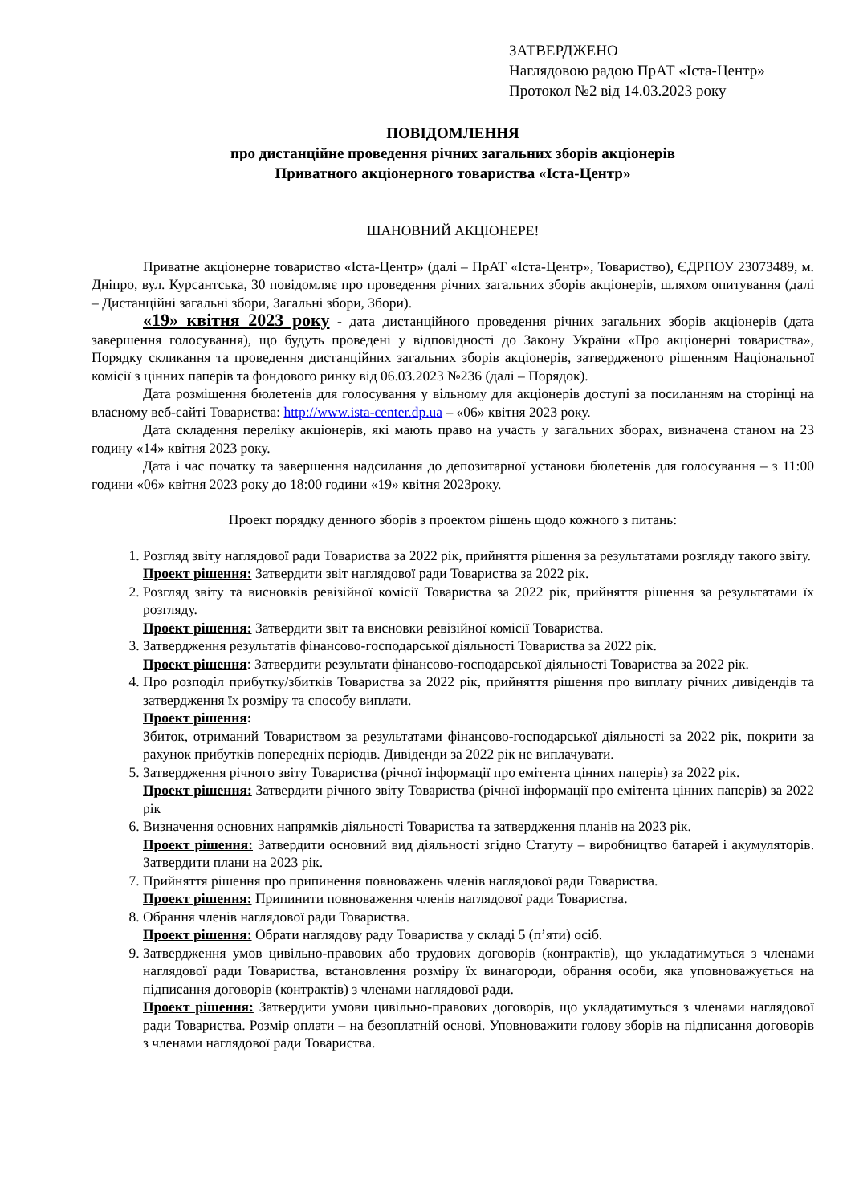ЗАТВЕРДЖЕНО
Наглядовою радою ПрАТ «Іста-Центр»
Протокол №2 від 14.03.2023 року
ПОВІДОМЛЕННЯ
про дистанційне проведення річних загальних зборів акціонерів
Приватного акціонерного товариства «Іста-Центр»
ШАНОВНИЙ АКЦІОНЕРЕ!
Приватне акціонерне товариство «Іста-Центр» (далі – ПрАТ «Іста-Центр», Товариство), ЄДРПОУ 23073489, м. Дніпро, вул. Курсантська, 30 повідомляє про проведення річних загальних зборів акціонерів, шляхом опитування (далі – Дистанційні загальні збори, Загальні збори, Збори).
«19» квітня 2023 року - дата дистанційного проведення річних загальних зборів акціонерів (дата завершення голосування), що будуть проведені у відповідності до Закону України «Про акціонерні товариства», Порядку скликання та проведення дистанційних загальних зборів акціонерів, затвердженого рішенням Національної комісії з цінних паперів та фондового ринку від 06.03.2023 №236 (далі – Порядок).
Дата розміщення бюлетенів для голосування у вільному для акціонерів доступі за посиланням на сторінці на власному веб-сайті Товариства: http://www.ista-center.dp.ua – «06» квітня 2023 року.
Дата складення переліку акціонерів, які мають право на участь у загальних зборах, визначена станом на 23 годину «14» квітня 2023 року.
Дата і час початку та завершення надсилання до депозитарної установи бюлетенів для голосування – з 11:00 години «06» квітня 2023 року до 18:00 години «19» квітня 2023року.
Проект порядку денного зборів з проектом рішень щодо кожного з питань:
1. Розгляд звіту наглядової ради Товариства за 2022 рік, прийняття рішення за результатами розгляду такого звіту.
Проект рішення: Затвердити звіт наглядової ради Товариства за 2022 рік.
2. Розгляд звіту та висновків ревізійної комісії Товариства за 2022 рік, прийняття рішення за результатами їх розгляду.
Проект рішення: Затвердити звіт та висновки ревізійної комісії Товариства.
3. Затвердження результатів фінансово-господарської діяльності Товариства за 2022 рік.
Проект рішення: Затвердити результати фінансово-господарської діяльності Товариства за 2022 рік.
4. Про розподіл прибутку/збитків Товариства за 2022 рік, прийняття рішення про виплату річних дивідендів та затвердження їх розміру та способу виплати.
Проект рішення:
Збиток, отриманий Товариством за результатами фінансово-господарської діяльності за 2022 рік, покрити за рахунок прибутків попередніх періодів. Дивіденди за 2022 рік не виплачувати.
5. Затвердження річного звіту Товариства (річної інформації про емітента цінних паперів) за 2022 рік.
Проект рішення: Затвердити річного звіту Товариства (річної інформації про емітента цінних паперів) за 2022 рік
6. Визначення основних напрямків діяльності Товариства та затвердження планів на 2023 рік.
Проект рішення: Затвердити основний вид діяльності згідно Статуту – виробництво батарей і акумуляторів. Затвердити плани на 2023 рік.
7. Прийняття рішення про припинення повноважень членів наглядової ради Товариства.
Проект рішення: Припинити повноваження членів наглядової ради Товариства.
8. Обрання членів наглядової ради Товариства.
Проект рішення: Обрати наглядову раду Товариства у складі 5 (п’яти) осіб.
9. Затвердження умов цивільно-правових або трудових договорів (контрактів), що укладатимуться з членами наглядової ради Товариства, встановлення розміру їх винагороди, обрання особи, яка уповноважується на підписання договорів (контрактів) з членами наглядової ради.
Проект рішення: Затвердити умови цивільно-правових договорів, що укладатимуться з членами наглядової ради Товариства. Розмір оплати – на безоплатній основі. Уповноважити голову зборів на підписання договорів з членами наглядової ради Товариства.